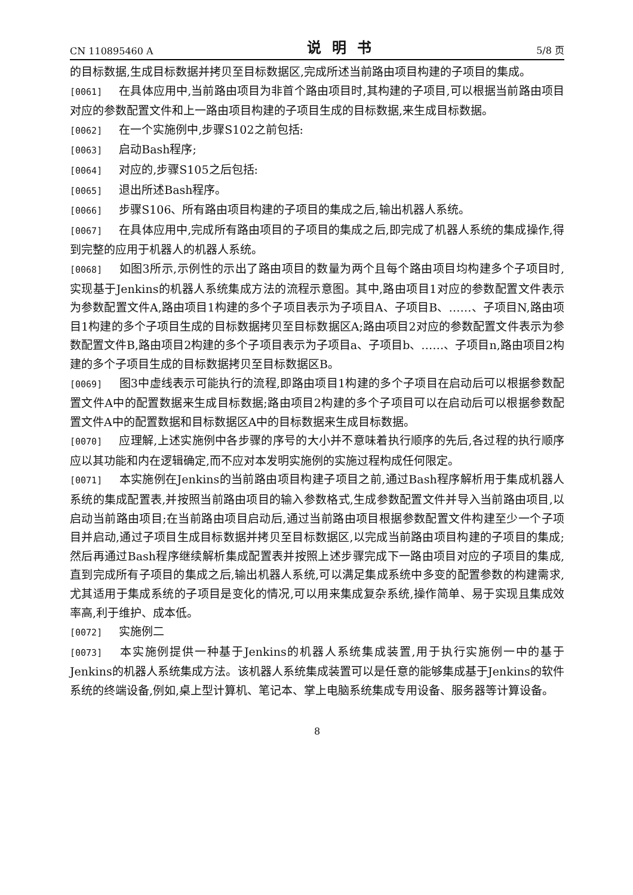CN 110895460 A 说明书 5/8 页
的目标数据,生成目标数据并拷贝至目标数据区,完成所述当前路由项目构建的子项目的集成。
[0061] 在具体应用中,当前路由项目为非首个路由项目时,其构建的子项目,可以根据当前路由项目对应的参数配置文件和上一路由项目构建的子项目生成的目标数据,来生成目标数据。
[0062] 在一个实施例中,步骤S102之前包括:
[0063] 启动Bash程序;
[0064] 对应的,步骤S105之后包括:
[0065] 退出所述Bash程序。
[0066] 步骤S106、所有路由项目构建的子项目的集成之后,输出机器人系统。
[0067] 在具体应用中,完成所有路由项目的子项目的集成之后,即完成了机器人系统的集成操作,得到完整的应用于机器人的机器人系统。
[0068] 如图3所示,示例性的示出了路由项目的数量为两个且每个路由项目均构建多个子项目时,实现基于Jenkins的机器人系统集成方法的流程示意图。其中,路由项目1对应的参数配置文件表示为参数配置文件A,路由项目1构建的多个子项目表示为子项目A、子项目B、……、子项目N,路由项目1构建的多个子项目生成的目标数据拷贝至目标数据区A;路由项目2对应的参数配置文件表示为参数配置文件B,路由项目2构建的多个子项目表示为子项目a、子项目b、……、子项目n,路由项目2构建的多个子项目生成的目标数据拷贝至目标数据区B。
[0069] 图3中虚线表示可能执行的流程,即路由项目1构建的多个子项目在启动后可以根据参数配置文件A中的配置数据来生成目标数据;路由项目2构建的多个子项目可以在启动后可以根据参数配置文件A中的配置数据和目标数据区A中的目标数据来生成目标数据。
[0070] 应理解,上述实施例中各步骤的序号的大小并不意味着执行顺序的先后,各过程的执行顺序应以其功能和内在逻辑确定,而不应对本发明实施例的实施过程构成任何限定。
[0071] 本实施例在Jenkins的当前路由项目构建子项目之前,通过Bash程序解析用于集成机器人系统的集成配置表,并按照当前路由项目的输入参数格式,生成参数配置文件并导入当前路由项目,以启动当前路由项目;在当前路由项目启动后,通过当前路由项目根据参数配置文件构建至少一个子项目并启动,通过子项目生成目标数据并拷贝至目标数据区,以完成当前路由项目构建的子项目的集成;然后再通过Bash程序继续解析集成配置表并按照上述步骤完成下一路由项目对应的子项目的集成,直到完成所有子项目的集成之后,输出机器人系统,可以满足集成系统中多变的配置参数的构建需求,尤其适用于集成系统的子项目是变化的情况,可以用来集成复杂系统,操作简单、易于实现且集成效率高,利于维护、成本低。
[0072] 实施例二
[0073] 本实施例提供一种基于Jenkins的机器人系统集成装置,用于执行实施例一中的基于Jenkins的机器人系统集成方法。该机器人系统集成装置可以是任意的能够集成基于Jenkins的软件系统的终端设备,例如,桌上型计算机、笔记本、掌上电脑系统集成专用设备、服务器等计算设备。
8